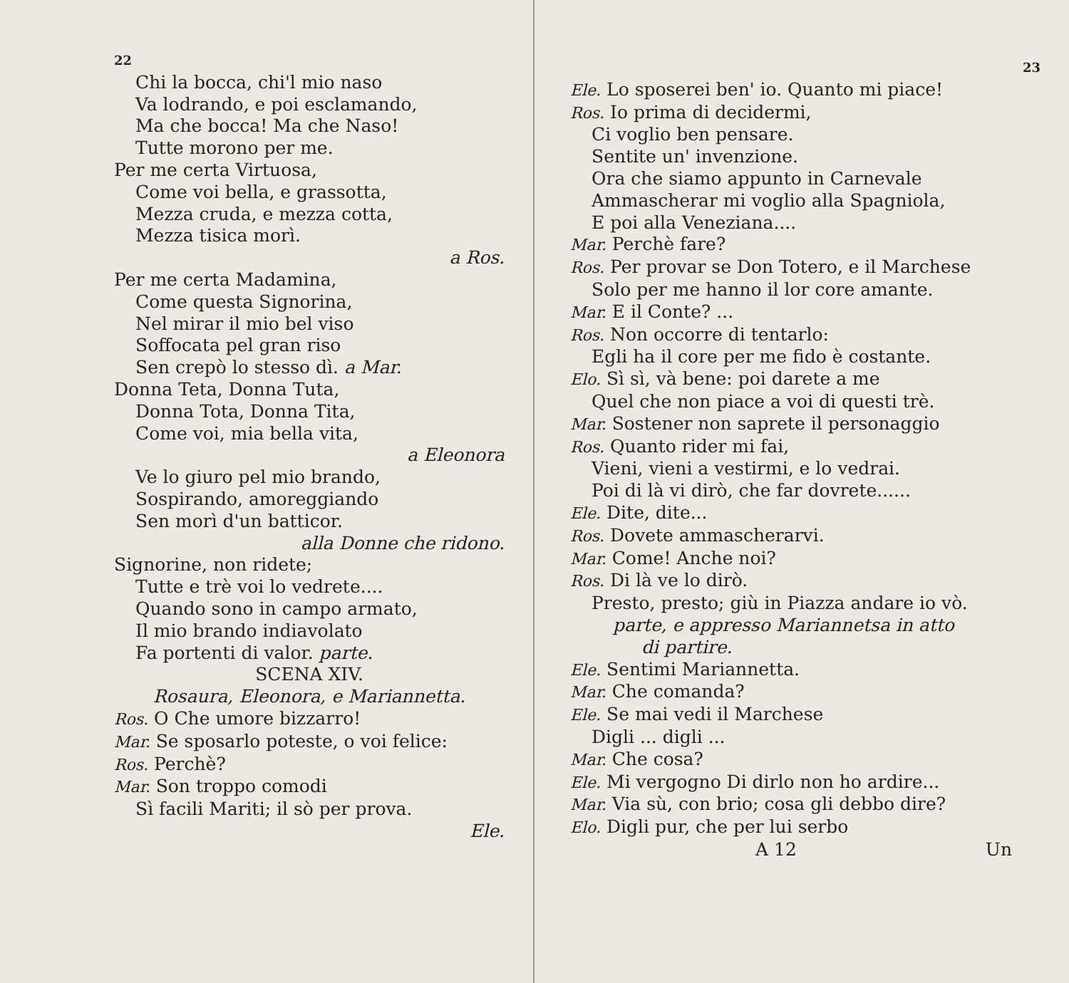22
Chi la bocca, chi'l mio naso
Va lodrando, e poi esclamando,
Ma che bocca! Ma che Naso!
Tutte morono per me.
Per me certa Virtuosa,
Come voi bella, e grassotta,
Mezza cruda, e mezza cotta,
Mezza tisica morì.
a Ros.
Per me certa Madamina,
Come questa Signorina,
Nel mirar il mio bel viso
Soffocata pel gran riso
Sen crepò lo stesso dì. a Mar.
Donna Teta, Donna Tuta,
Donna Tota, Donna Tita,
Come voi, mia bella vita,
a Eleonora
Ve lo giuro pel mio brando,
Sospirando, amoreggiando
Sen morì d'un batticor.
alla Donne che ridono.
Signorine, non ridete;
Tutte e trè voi lo vedrete....
Quando sono in campo armato,
Il mio brando indiavolato
Fa portenti di valor. parte.
SCENA XIV.
Rosaura, Eleonora, e Mariannetta.
Ros. O Che umore bizzarro!
Mar. Se sposarlo poteste, o voi felice:
Ros. Perchè?
Mar. Son troppo comodi
Sì facili Mariti; il sò per prova.
Ele.
23
Ele. Lo sposerei ben' io. Quanto mi piace!
Ros. Io prima di decidermi,
Ci voglio ben pensare.
Sentite un' invenzione.
Ora che siamo appunto in Carnevale
Ammascherar mi voglio alla Spagniola,
E poi alla Veneziana....
Mar. Perchè fare?
Ros. Per provar se Don Totero, e il Marchese
Solo per me hanno il lor core amante.
Mar. E il Conte? ...
Ros. Non occorre di tentarlo:
Egli ha il core per me fido è costante.
Elo. Sì sì, và bene: poi darete a me
Quel che non piace a voi di questi trè.
Mar. Sostener non saprete il personaggio
Ros. Quanto rider mi fai,
Vieni, vieni a vestirmi, e lo vedrai.
Poi di là vi dirò, che far dovrete......
Ele. Dite, dite...
Ros. Dovete ammascherarvi.
Mar. Come! Anche noi?
Ros. Di là ve lo dirò.
Presto, presto; giù in Piazza andare io vò.
parte, e appresso Mariannetsa in atto
di partire.
Ele. Sentimi Mariannetta.
Mar. Che comanda?
Ele. Se mai vedi il Marchese
Digli ... digli ...
Mar. Che cosa?
Ele. Mi vergogno Di dirlo non ho ardire...
Mar. Via sù, con brio; cosa gli debbo dire?
Elo. Digli pur, che per lui serbo
A 12 Un